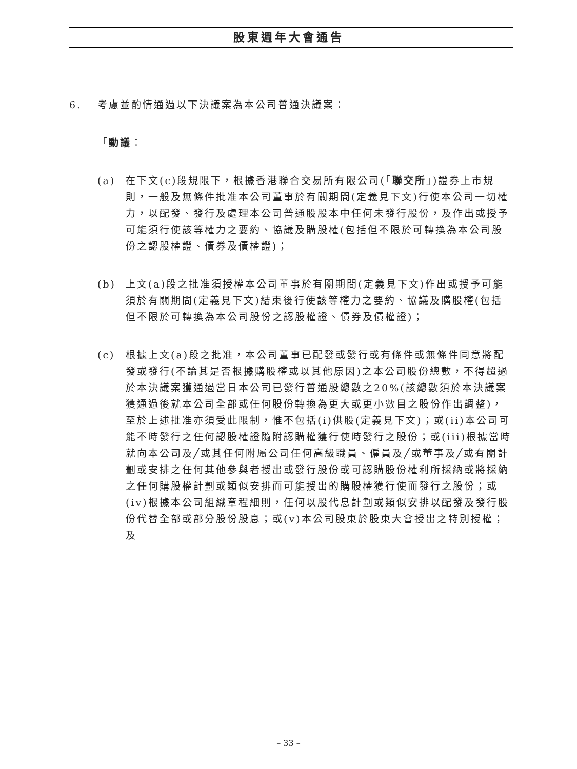股東週年大會通告
6. 考慮並酌情通過以下決議案為本公司普通決議案：
「動議：
(a) 在下文(c)段規限下，根據香港聯合交易所有限公司(「聯交所」)證券上市規則，一般及無條件批准本公司董事於有關期間(定義見下文)行使本公司一切權力，以配發、發行及處理本公司普通股股本中任何未發行股份，及作出或授予可能須行使該等權力之要約、協議及購股權(包括但不限於可轉換為本公司股份之認股權證、債券及債權證)；
(b) 上文(a)段之批准須授權本公司董事於有關期間(定義見下文)作出或授予可能須於有關期間(定義見下文)結束後行使該等權力之要約、協議及購股權(包括但不限於可轉換為本公司股份之認股權證、債券及債權證)；
(c) 根據上文(a)段之批准，本公司董事已配發或發行或有條件或無條件同意將配發或發行(不論其是否根據購股權或以其他原因)之本公司股份總數，不得超過於本決議案獲通過當日本公司已發行普通股總數之20%(該總數須於本決議案獲通過後就本公司全部或任何股份轉換為更大或更小數目之股份作出調整)，至於上述批准亦須受此限制，惟不包括(i)供股(定義見下文)；或(ii)本公司可能不時發行之任何認股權證隨附認購權獲行使時發行之股份；或(iii)根據當時就向本公司及╱或其任何附屬公司任何高級職員、僱員及╱或董事及╱或有關計劃或安排之任何其他參與者授出或發行股份或可認購股份權利所採納或將採納之任何購股權計劃或類似安排而可能授出的購股權獲行使而發行之股份；或(iv)根據本公司組織章程細則，任何以股代息計劃或類似安排以配發及發行股份代替全部或部分股份股息；或(v)本公司股東於股東大會授出之特別授權；及
– 33 –